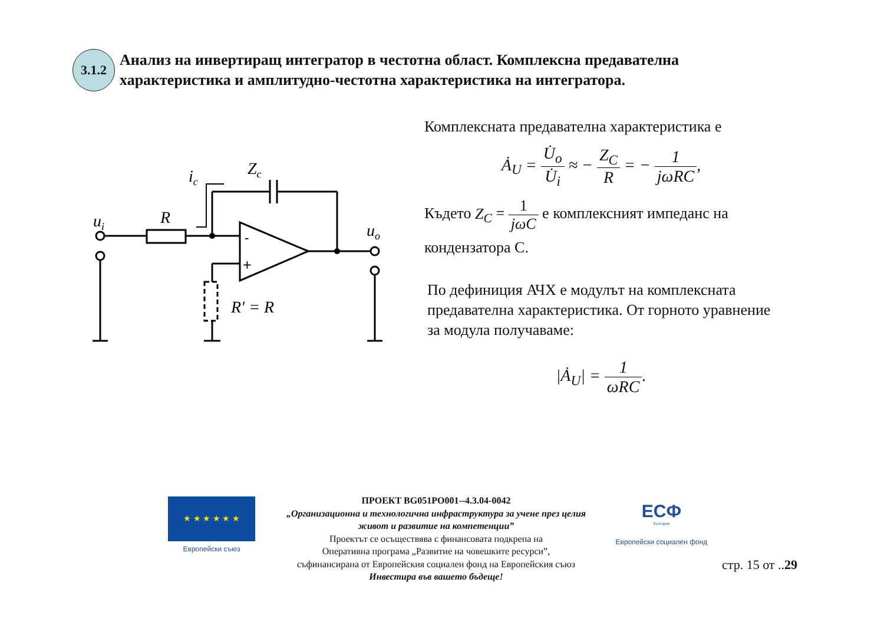3.1.2
Анализ на инвертиращ интегратор в честотна област. Комплексна предавателна характеристика и амплитудно-честотна характеристика на интегратора.
ui
R
ic
Zc
uo
R′ = R
-
+
Комплексната предавателна характеристика е
Ȧ<sub>U</sub> = U̇<sub>o</sub> U̇<sub>i</sub> ≈ − Z<sub>C</sub> R = − 1 jωRC,
Където Z<sub>C</sub> = 1 jωC е комплексният импеданс на
кондензатора С.
По дефиниция АЧХ е модулът на комплексната предавателна характеристика. От горното уравнение за модула получаваме:
|Ȧ<sub>U</sub>| = 1 ωRC.
★ ★ ★ ★ ★ ★
Европейски съюз
ПРОЕКТ BG051PO001--4.3.04-0042
„Организационна и технологична инфраструктура за учене през целия живот и развитие на компетенции”
Проектът се осъществява с финансовата подкрепа на
Оперативна програма „Развитие на човешките ресурси”,
съфинансирана от Европейския социален фонд на Европейския съюз
Инвестира във вашето бъдеще!
ЕСФ
България
Европейски социален фонд
стр. 15 от ..29